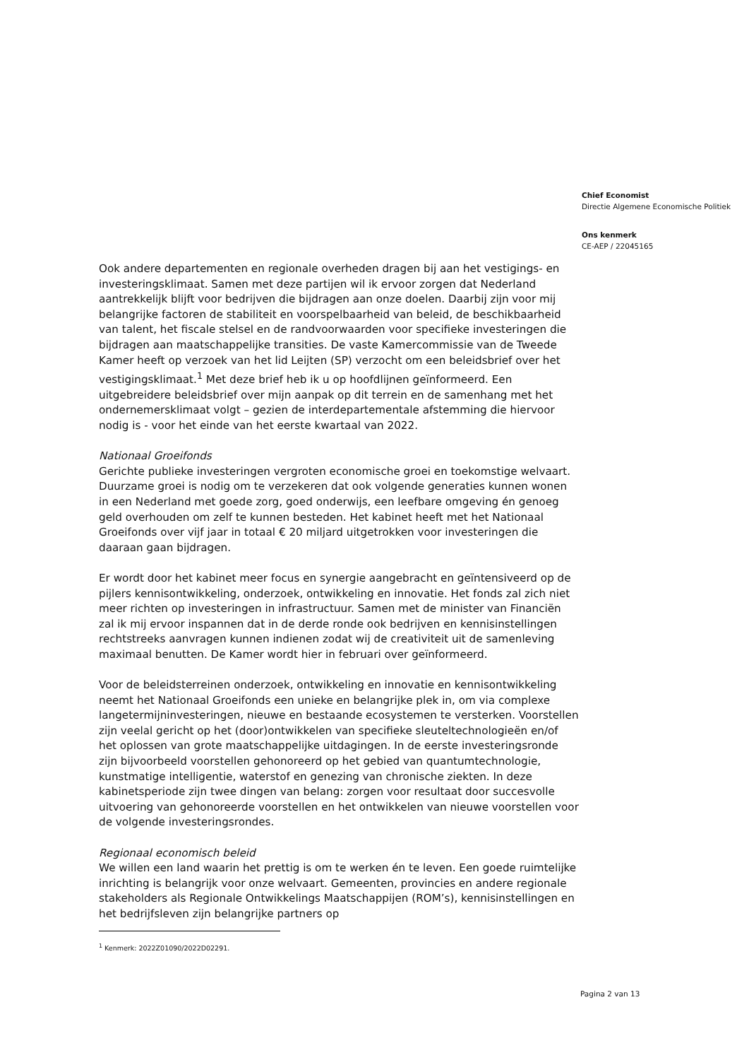Chief Economist
Directie Algemene Economische Politiek
Ons kenmerk
CE-AEP / 22045165
Ook andere departementen en regionale overheden dragen bij aan het vestigings- en investeringsklimaat. Samen met deze partijen wil ik ervoor zorgen dat Nederland aantrekkelijk blijft voor bedrijven die bijdragen aan onze doelen. Daarbij zijn voor mij belangrijke factoren de stabiliteit en voorspelbaarheid van beleid, de beschikbaarheid van talent, het fiscale stelsel en de randvoorwaarden voor specifieke investeringen die bijdragen aan maatschappelijke transities. De vaste Kamercommissie van de Tweede Kamer heeft op verzoek van het lid Leijten (SP) verzocht om een beleidsbrief over het vestigingsklimaat.<sup>1</sup> Met deze brief heb ik u op hoofdlijnen geïnformeerd. Een uitgebreidere beleidsbrief over mijn aanpak op dit terrein en de samenhang met het ondernemersklimaat volgt – gezien de interdepartementale afstemming die hiervoor nodig is - voor het einde van het eerste kwartaal van 2022.
Nationaal Groeifonds
Gerichte publieke investeringen vergroten economische groei en toekomstige welvaart. Duurzame groei is nodig om te verzekeren dat ook volgende generaties kunnen wonen in een Nederland met goede zorg, goed onderwijs, een leefbare omgeving én genoeg geld overhouden om zelf te kunnen besteden. Het kabinet heeft met het Nationaal Groeifonds over vijf jaar in totaal € 20 miljard uitgetrokken voor investeringen die daaraan gaan bijdragen.
Er wordt door het kabinet meer focus en synergie aangebracht en geïntensiveerd op de pijlers kennisontwikkeling, onderzoek, ontwikkeling en innovatie. Het fonds zal zich niet meer richten op investeringen in infrastructuur. Samen met de minister van Financiën zal ik mij ervoor inspannen dat in de derde ronde ook bedrijven en kennisinstellingen rechtstreeks aanvragen kunnen indienen zodat wij de creativiteit uit de samenleving maximaal benutten. De Kamer wordt hier in februari over geïnformeerd.
Voor de beleidsterreinen onderzoek, ontwikkeling en innovatie en kennisontwikkeling neemt het Nationaal Groeifonds een unieke en belangrijke plek in, om via complexe langetermijninvesteringen, nieuwe en bestaande ecosystemen te versterken. Voorstellen zijn veelal gericht op het (door)ontwikkelen van specifieke sleuteltechnologieën en/of het oplossen van grote maatschappelijke uitdagingen. In de eerste investeringsronde zijn bijvoorbeeld voorstellen gehonoreerd op het gebied van quantumtechnologie, kunstmatige intelligentie, waterstof en genezing van chronische ziekten. In deze kabinetsperiode zijn twee dingen van belang: zorgen voor resultaat door succesvolle uitvoering van gehonoreerde voorstellen en het ontwikkelen van nieuwe voorstellen voor de volgende investeringsrondes.
Regionaal economisch beleid
We willen een land waarin het prettig is om te werken én te leven. Een goede ruimtelijke inrichting is belangrijk voor onze welvaart. Gemeenten, provincies en andere regionale stakeholders als Regionale Ontwikkelings Maatschappijen (ROM’s), kennisinstellingen en het bedrijfsleven zijn belangrijke partners op
<sup>1</sup> Kenmerk: 2022Z01090/2022D02291.
Pagina 2 van 13